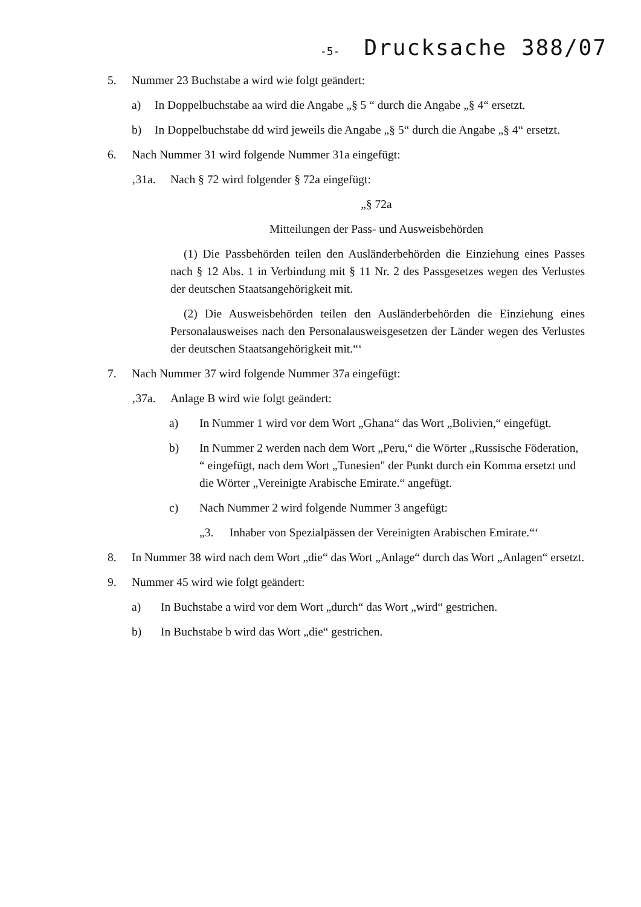-5- Drucksache 388/07
5. Nummer 23 Buchstabe a wird wie folgt geändert:
a) In Doppelbuchstabe aa wird die Angabe „§ 5 “ durch die Angabe „§ 4“ ersetzt.
b) In Doppelbuchstabe dd wird jeweils die Angabe „§ 5“ durch die Angabe „§ 4“ ersetzt.
6. Nach Nummer 31 wird folgende Nummer 31a eingefügt:
‚31a. Nach § 72 wird folgender § 72a eingefügt:
„§ 72a
Mitteilungen der Pass- und Ausweisbehörden
(1) Die Passbehörden teilen den Ausländerbehörden die Einziehung eines Passes nach § 12 Abs. 1 in Verbindung mit § 11 Nr. 2 des Passgesetzes wegen des Verlustes der deutschen Staatsangehörigkeit mit.
(2) Die Ausweisbehörden teilen den Ausländerbehörden die Einziehung eines Personalausweises nach den Personalausweisgesetzen der Länder wegen des Verlustes der deutschen Staatsangehörigkeit mit.“‘
7. Nach Nummer 37 wird folgende Nummer 37a eingefügt:
‚37a. Anlage B wird wie folgt geändert:
a) In Nummer 1 wird vor dem Wort „Ghana“ das Wort „Bolivien,“ eingefügt.
b) In Nummer 2 werden nach dem Wort „Peru,“ die Wörter „Russische Föderation, “ eingefügt, nach dem Wort „Tunesien" der Punkt durch ein Komma ersetzt und die Wörter „Vereinigte Arabische Emirate.“ angefügt.
c) Nach Nummer 2 wird folgende Nummer 3 angefügt:
„3. Inhaber von Spezialpässen der Vereinigten Arabischen Emirate.“‘
8. In Nummer 38 wird nach dem Wort „die“ das Wort „Anlage“ durch das Wort „Anlagen“ ersetzt.
9. Nummer 45 wird wie folgt geändert:
a) In Buchstabe a wird vor dem Wort „durch“ das Wort „wird“ gestrichen.
b) In Buchstabe b wird das Wort „die“ gestrichen.